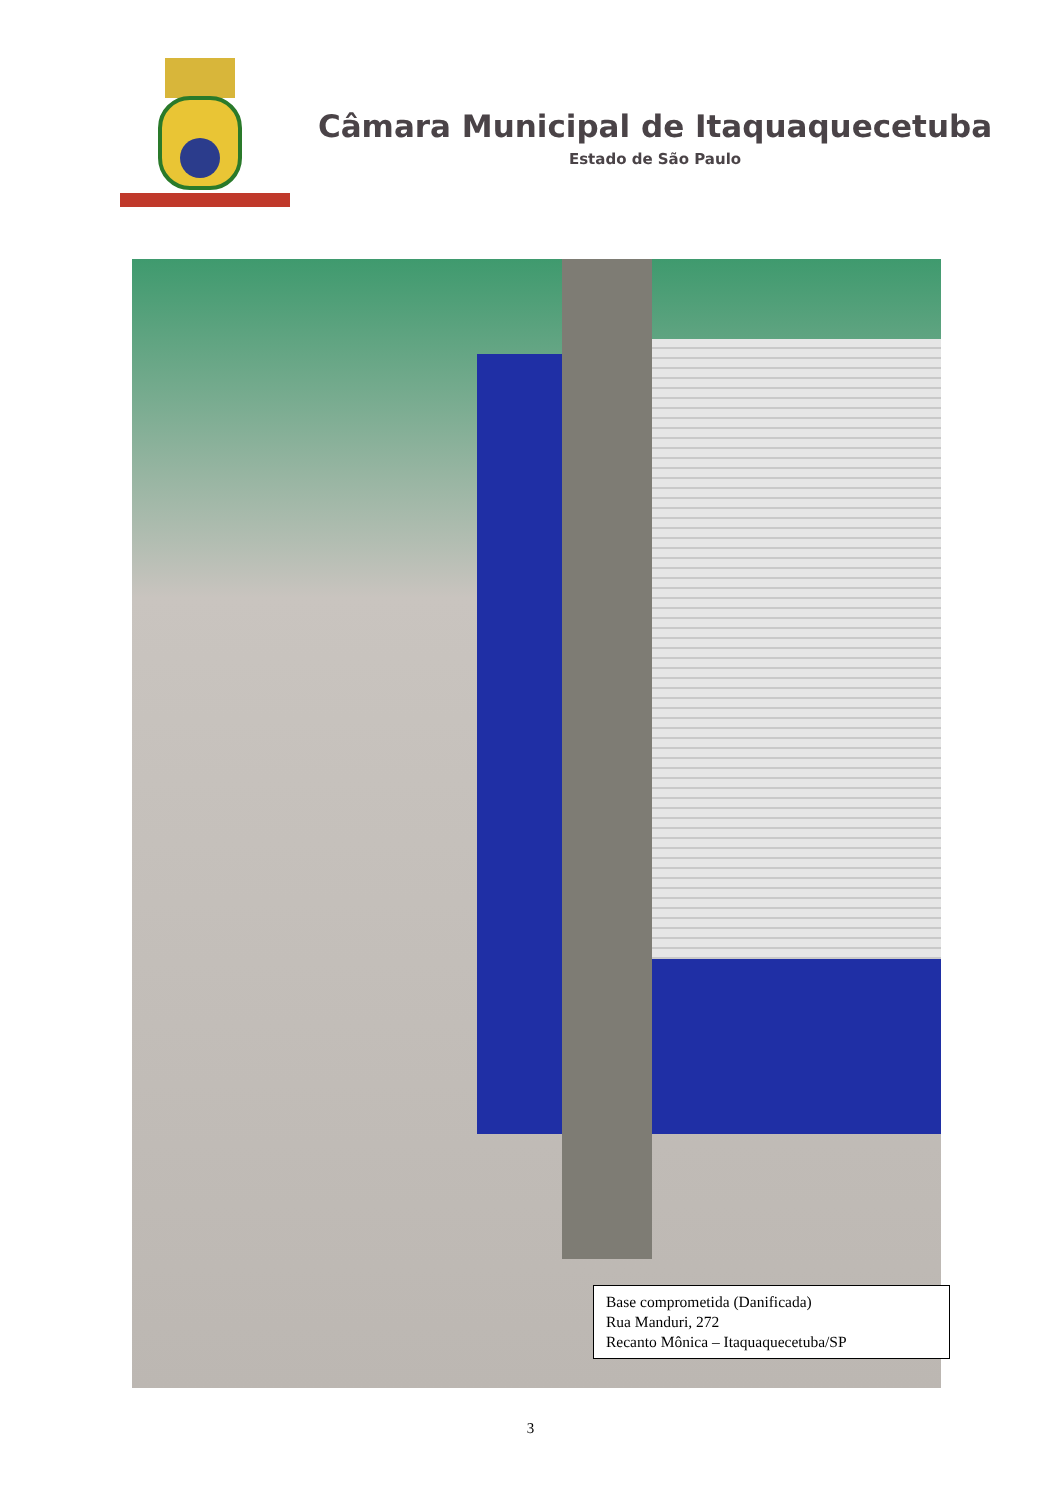Câmara Municipal de Itaquaquecetuba
Estado de São Paulo
Base comprometida (Danificada)
Rua Manduri, 272
Recanto Mônica – Itaquaquecetuba/SP
3